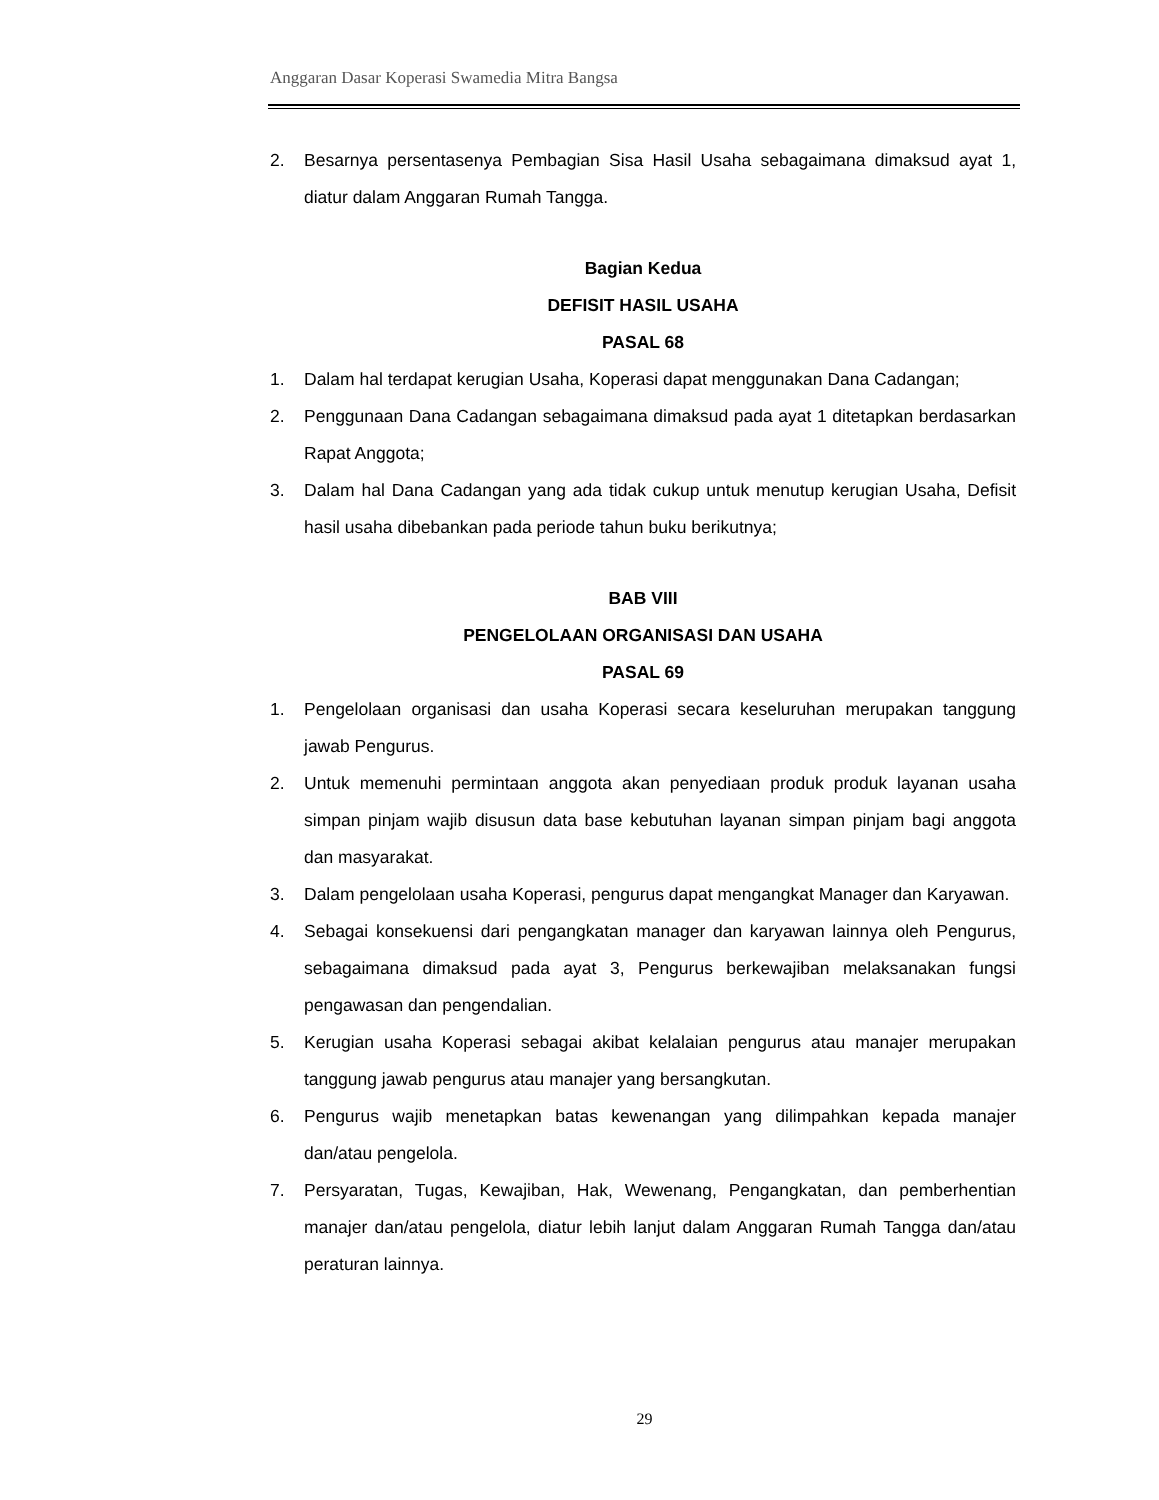Anggaran Dasar Koperasi Swamedia Mitra Bangsa
2. Besarnya persentasenya Pembagian Sisa Hasil Usaha sebagaimana dimaksud ayat 1, diatur dalam Anggaran Rumah Tangga.
Bagian Kedua
DEFISIT HASIL USAHA
PASAL 68
1. Dalam hal terdapat kerugian Usaha, Koperasi dapat menggunakan Dana Cadangan;
2. Penggunaan Dana Cadangan sebagaimana dimaksud pada ayat 1 ditetapkan berdasarkan Rapat Anggota;
3. Dalam hal Dana Cadangan yang ada tidak cukup untuk menutup kerugian Usaha, Defisit hasil usaha dibebankan pada periode tahun buku berikutnya;
BAB VIII
PENGELOLAAN ORGANISASI DAN USAHA
PASAL 69
1. Pengelolaan organisasi dan usaha Koperasi secara keseluruhan merupakan tanggung jawab Pengurus.
2. Untuk memenuhi permintaan anggota akan penyediaan produk produk layanan usaha simpan pinjam wajib disusun data base kebutuhan layanan simpan pinjam bagi anggota dan masyarakat.
3. Dalam pengelolaan usaha Koperasi, pengurus dapat mengangkat Manager dan Karyawan.
4. Sebagai konsekuensi dari pengangkatan manager dan karyawan lainnya oleh Pengurus, sebagaimana dimaksud pada ayat 3, Pengurus berkewajiban melaksanakan fungsi pengawasan dan pengendalian.
5. Kerugian usaha Koperasi sebagai akibat kelalaian pengurus atau manajer merupakan tanggung jawab pengurus atau manajer yang bersangkutan.
6. Pengurus wajib menetapkan batas kewenangan yang dilimpahkan kepada manajer dan/atau pengelola.
7. Persyaratan, Tugas, Kewajiban, Hak, Wewenang, Pengangkatan, dan pemberhentian manajer dan/atau pengelola, diatur lebih lanjut dalam Anggaran Rumah Tangga dan/atau peraturan lainnya.
29